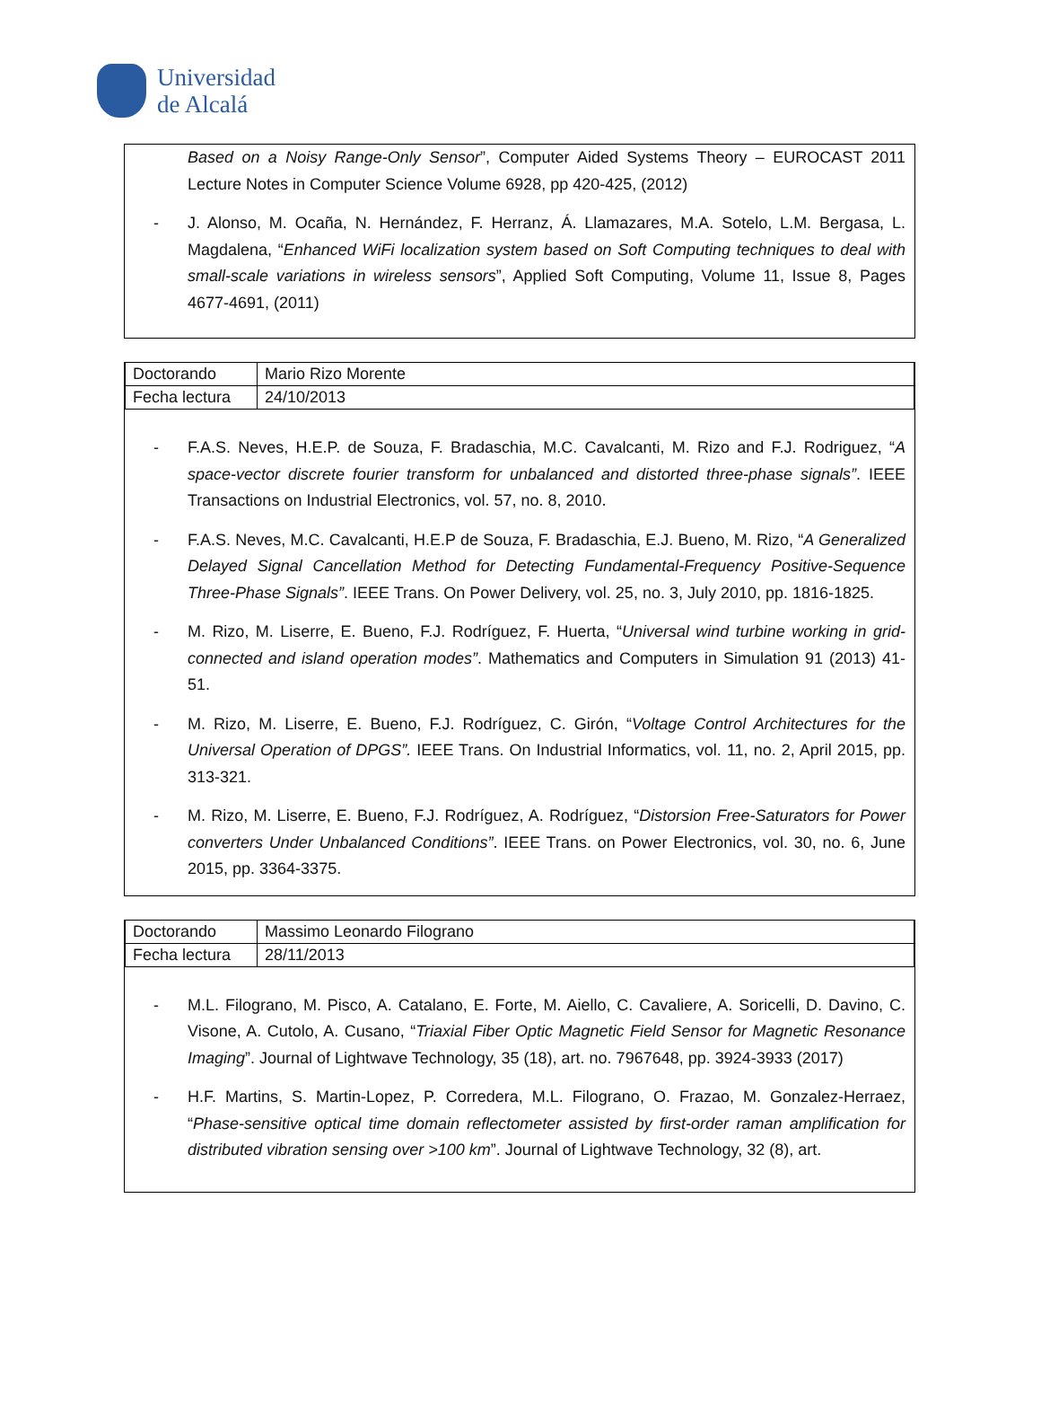Universidad
de Alcalá
Based on a Noisy Range-Only Sensor”, Computer Aided Systems Theory – EUROCAST 2011 Lecture Notes in Computer Science Volume 6928, pp 420-425, (2012)
- J. Alonso, M. Ocaña, N. Hernández, F. Herranz, Á. Llamazares, M.A. Sotelo, L.M. Bergasa, L. Magdalena, “Enhanced WiFi localization system based on Soft Computing techniques to deal with small-scale variations in wireless sensors”, Applied Soft Computing, Volume 11, Issue 8, Pages 4677-4691, (2011)
| Doctorando | Mario Rizo Morente |
| Fecha lectura | 24/10/2013 |
- F.A.S. Neves, H.E.P. de Souza, F. Bradaschia, M.C. Cavalcanti, M. Rizo and F.J. Rodriguez, “A space-vector discrete fourier transform for unbalanced and distorted three-phase signals”. IEEE Transactions on Industrial Electronics, vol. 57, no. 8, 2010.
- F.A.S. Neves, M.C. Cavalcanti, H.E.P de Souza, F. Bradaschia, E.J. Bueno, M. Rizo, “A Generalized Delayed Signal Cancellation Method for Detecting Fundamental-Frequency Positive-Sequence Three-Phase Signals”. IEEE Trans. On Power Delivery, vol. 25, no. 3, July 2010, pp. 1816-1825.
- M. Rizo, M. Liserre, E. Bueno, F.J. Rodríguez, F. Huerta, “Universal wind turbine working in grid-connected and island operation modes”. Mathematics and Computers in Simulation 91 (2013) 41-51.
- M. Rizo, M. Liserre, E. Bueno, F.J. Rodríguez, C. Girón, “Voltage Control Architectures for the Universal Operation of DPGS”. IEEE Trans. On Industrial Informatics, vol. 11, no. 2, April 2015, pp. 313-321.
- M. Rizo, M. Liserre, E. Bueno, F.J. Rodríguez, A. Rodríguez, “Distorsion Free-Saturators for Power converters Under Unbalanced Conditions”. IEEE Trans. on Power Electronics, vol. 30, no. 6, June 2015, pp. 3364-3375.
| Doctorando | Massimo Leonardo Filograno |
| Fecha lectura | 28/11/2013 |
- M.L. Filograno, M. Pisco, A. Catalano, E. Forte, M. Aiello, C. Cavaliere, A. Soricelli, D. Davino, C. Visone, A. Cutolo, A. Cusano, “Triaxial Fiber Optic Magnetic Field Sensor for Magnetic Resonance Imaging”. Journal of Lightwave Technology, 35 (18), art. no. 7967648, pp. 3924-3933 (2017)
- H.F. Martins, S. Martin-Lopez, P. Corredera, M.L. Filograno, O. Frazao, M. Gonzalez-Herraez, “Phase-sensitive optical time domain reflectometer assisted by first-order raman amplification for distributed vibration sensing over >100 km”. Journal of Lightwave Technology, 32 (8), art.